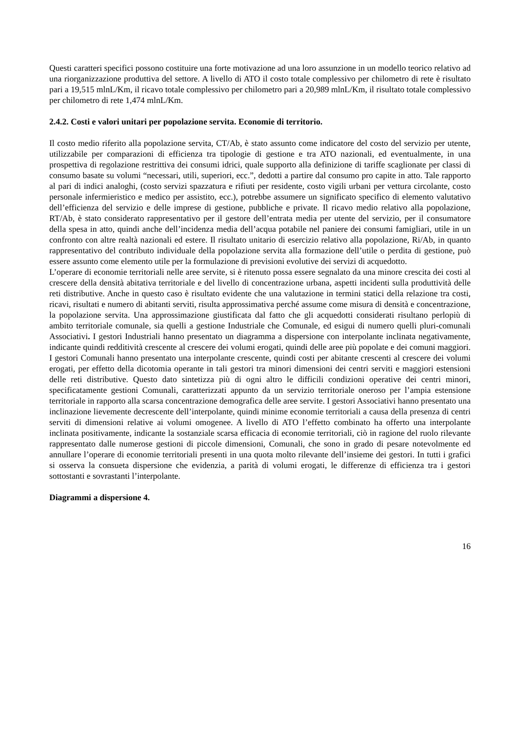Questi caratteri specifici possono costituire una forte motivazione ad una loro assunzione in un modello teorico relativo ad una riorganizzazione produttiva del settore. A livello di ATO il costo totale complessivo per chilometro di rete è risultato pari a 19,515 mlnL/Km, il ricavo totale complessivo per chilometro pari a 20,989 mlnL/Km, il risultato totale complessivo per chilometro di rete 1,474 mlnL/Km.
2.4.2. Costi e valori unitari per popolazione servita. Economie di territorio.
Il costo medio riferito alla popolazione servita, CT/Ab, è stato assunto come indicatore del costo del servizio per utente, utilizzabile per comparazioni di efficienza tra tipologie di gestione e tra ATO nazionali, ed eventualmente, in una prospettiva di regolazione restrittiva dei consumi idrici, quale supporto alla definizione di tariffe scaglionate per classi di consumo basate su volumi “necessari, utili, superiori, ecc.”, dedotti a partire dal consumo pro capite in atto. Tale rapporto al pari di indici analoghi, (costo servizi spazzatura e rifiuti per residente, costo vigili urbani per vettura circolante, costo personale infermieristico e medico per assistito, ecc.), potrebbe assumere un significato specifico di elemento valutativo dell’efficienza del servizio e delle imprese di gestione, pubbliche e private. Il ricavo medio relativo alla popolazione, RT/Ab, è stato considerato rappresentativo per il gestore dell’entrata media per utente del servizio, per il consumatore della spesa in atto, quindi anche dell’incidenza media dell’acqua potabile nel paniere dei consumi famigliari, utile in un confronto con altre realtà nazionali ed estere. Il risultato unitario di esercizio relativo alla popolazione, Ri/Ab, in quanto rappresentativo del contributo individuale della popolazione servita alla formazione dell’utile o perdita di gestione, può essere assunto come elemento utile per la formulazione di previsioni evolutive dei servizi di acquedotto.
L’operare di economie territoriali nelle aree servite, si è ritenuto possa essere segnalato da una minore crescita dei costi al crescere della densità abitativa territoriale e del livello di concentrazione urbana, aspetti incidenti sulla produttività delle reti distributive. Anche in questo caso è risultato evidente che una valutazione in termini statici della relazione tra costi, ricavi, risultati e numero di abitanti serviti, risulta approssimativa perché assume come misura di densità e concentrazione, la popolazione servita. Una approssimazione giustificata dal fatto che gli acquedotti considerati risultano perlopiù di ambito territoriale comunale, sia quelli a gestione Industriale che Comunale, ed esigui di numero quelli pluri-comunali Associativi. I gestori Industriali hanno presentato un diagramma a dispersione con interpolante inclinata negativamente, indicante quindi redditività crescente al crescere dei volumi erogati, quindi delle aree più popolate e dei comuni maggiori. I gestori Comunali hanno presentato una interpolante crescente, quindi costi per abitante crescenti al crescere dei volumi erogati, per effetto della dicotomia operante in tali gestori tra minori dimensioni dei centri serviti e maggiori estensioni delle reti distributive. Questo dato sintetizza più di ogni altro le difficili condizioni operative dei centri minori, specificatamente gestioni Comunali, caratterizzati appunto da un servizio territoriale oneroso per l’ampia estensione territoriale in rapporto alla scarsa concentrazione demografica delle aree servite. I gestori Associativi hanno presentato una inclinazione lievemente decrescente dell’interpolante, quindi minime economie territoriali a causa della presenza di centri serviti di dimensioni relative ai volumi omogenee. A livello di ATO l’effetto combinato ha offerto una interpolante inclinata positivamente, indicante la sostanziale scarsa efficacia di economie territoriali, ciò in ragione del ruolo rilevante rappresentato dalle numerose gestioni di piccole dimensioni, Comunali, che sono in grado di pesare notevolmente ed annullare l’operare di economie territoriali presenti in una quota molto rilevante dell’insieme dei gestori. In tutti i grafici si osserva la consueta dispersione che evidenzia, a parità di volumi erogati, le differenze di efficienza tra i gestori sottostanti e sovrastanti l’interpolante.
Diagrammi a dispersione 4.
16